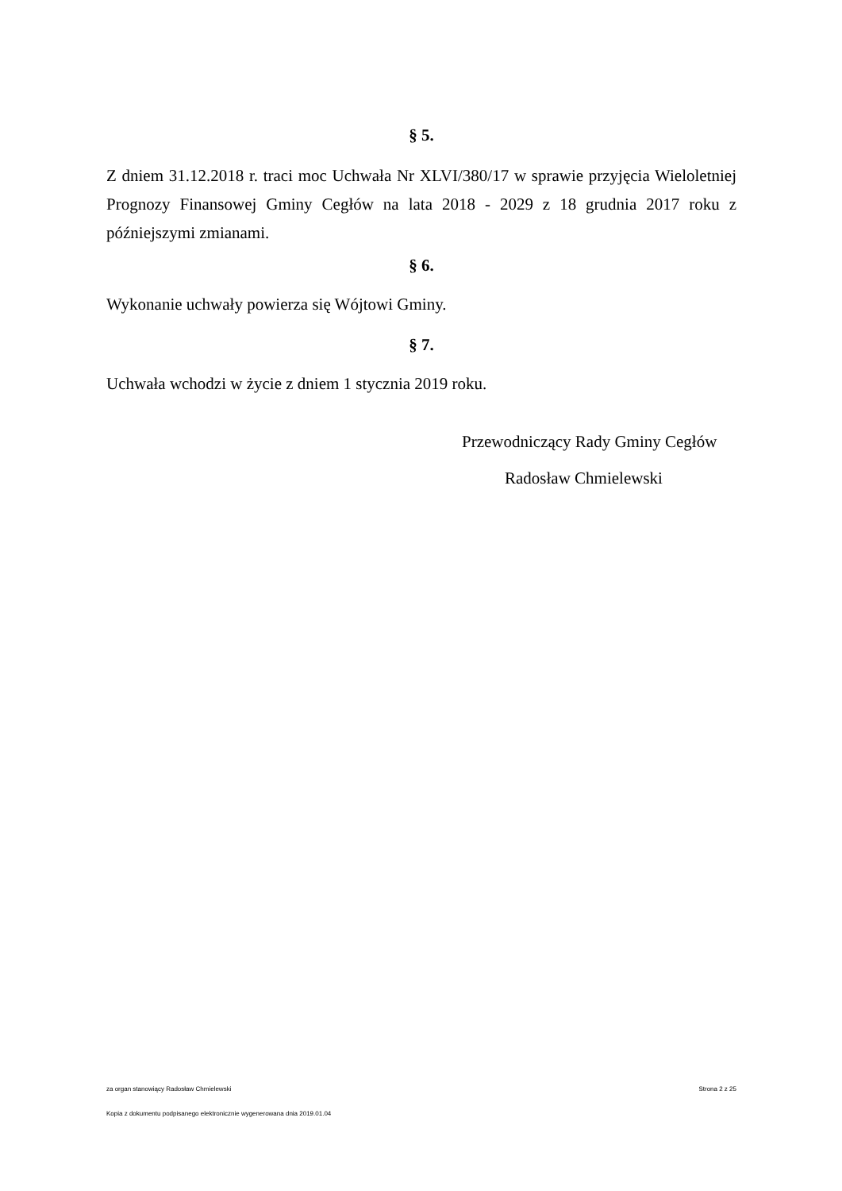§ 5.
Z dniem 31.12.2018 r. traci moc Uchwała Nr XLVI/380/17 w sprawie przyjęcia Wieloletniej Prognozy Finansowej Gminy Cegłów na lata 2018 - 2029 z 18 grudnia 2017 roku z późniejszymi zmianami.
§ 6.
Wykonanie uchwały powierza się Wójtowi Gminy.
§ 7.
Uchwała wchodzi w życie z dniem 1 stycznia 2019 roku.
Przewodniczący Rady Gminy Cegłów
Radosław Chmielewski
za organ stanowiący Radosław Chmielewski Strona 2 z 25
Kopia z dokumentu podpisanego elektronicznie wygenerowana dnia 2019.01.04